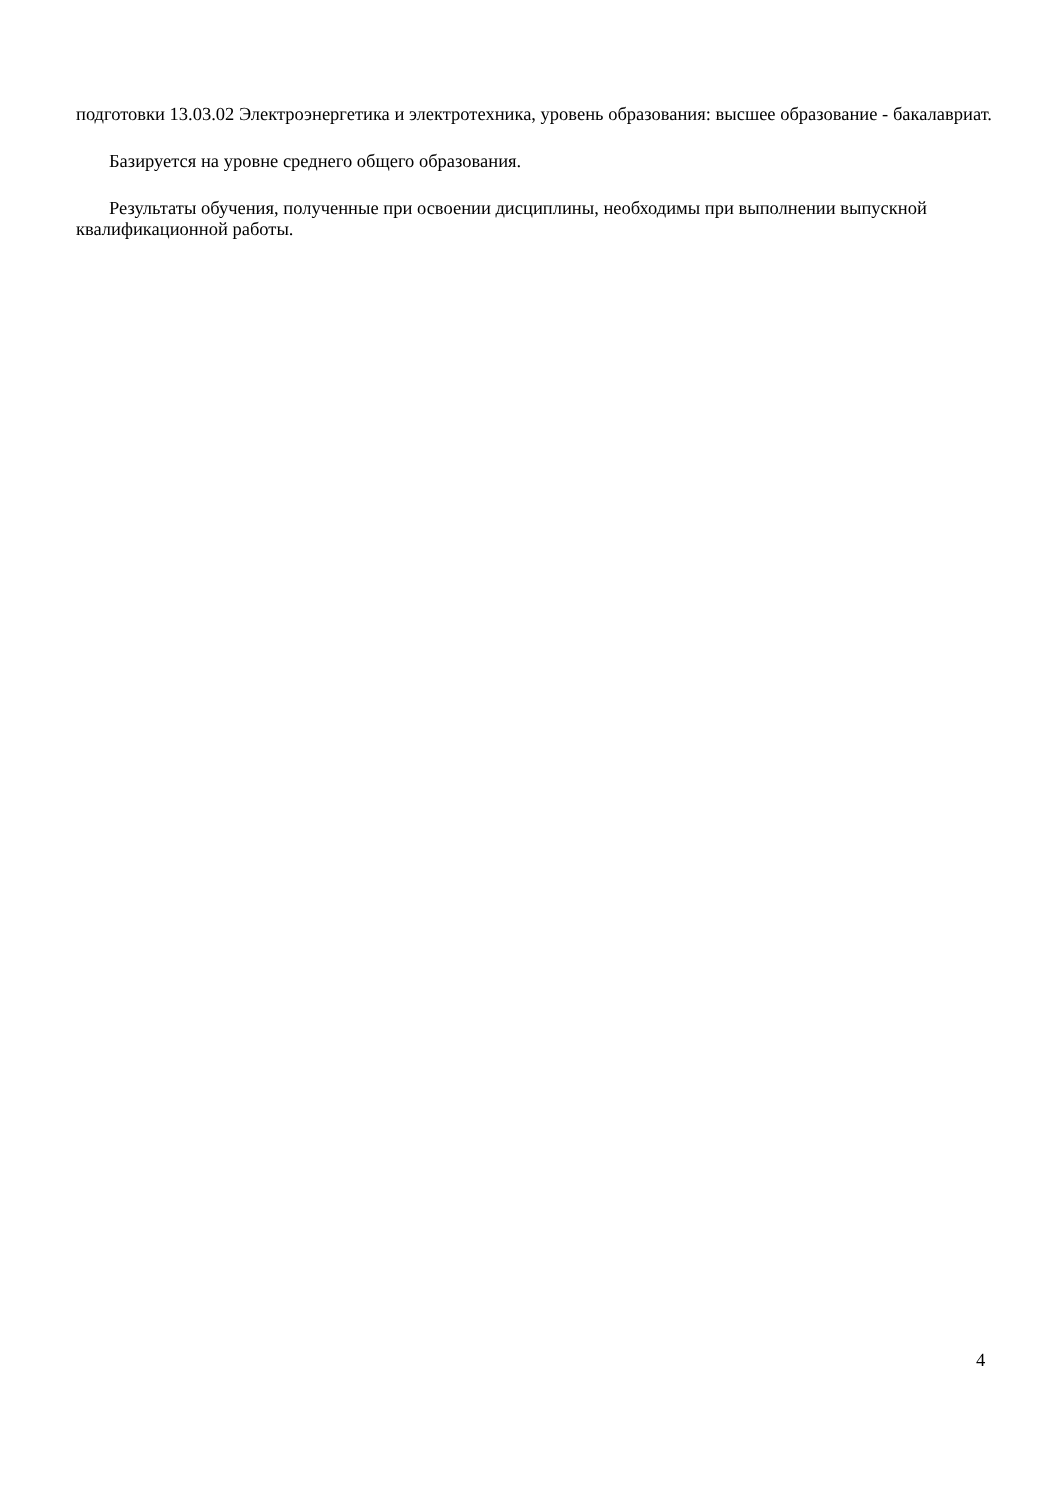подготовки 13.03.02 Электроэнергетика и электротехника, уровень образования: высшее образование - бакалавриат.
Базируется на уровне среднего общего образования.
Результаты обучения, полученные при освоении дисциплины, необходимы при выполнении выпускной квалификационной работы.
4